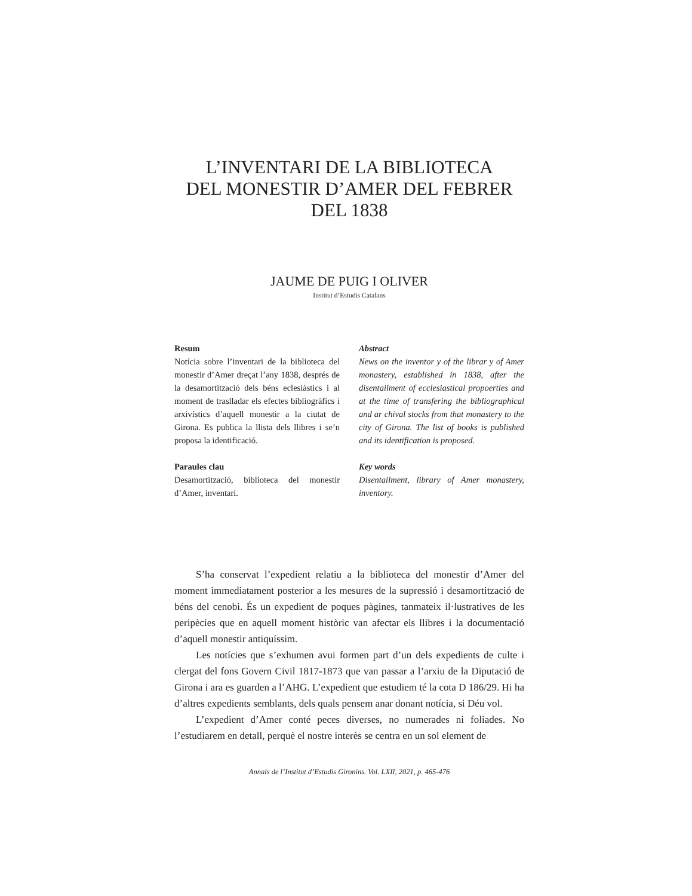L’INVENTARI DE LA BIBLIOTECA
DEL MONESTIR D’AMER DEL FEBRER
DEL 1838
JAUME DE PUIG I OLIVER
Institut d’Estudis Catalans
Resum
Notícia sobre l’inventari de la biblioteca del monestir d’Amer dreçat l’any 1838, després de la desamortització dels béns eclesiàstics i al moment de traslladar els efectes bibliogràfics i arxivístics d’aquell monestir a la ciutat de Girona. Es publica la llista dels llibres i se’n proposa la identificació.
Paraules clau
Desamortització, biblioteca del monestir d’Amer, inventari.
Abstract
News on the inventor y of the librar y of Amer monastery, established in 1838, after the disentailment of ecclesiastical propoerties and at the time of transfering the bibliographical and ar chival stocks from that monastery to the city of Girona. The list of books is published and its identification is proposed.
Key words
Disentailment, library of Amer monastery, inventory.
S’ha conservat l’expedient relatiu a la biblioteca del monestir d’Amer del moment immediatament posterior a les mesures de la supressió i desamortització de béns del cenobi. És un expedient de poques pàgines, tanmateix il·lustratives de les peripècies que en aquell moment històric van afectar els llibres i la documentació d’aquell monestir antiquíssim.
Les notícies que s’exhumen avui formen part d’un dels expedients de culte i clergat del fons Govern Civil 1817-1873 que van passar a l’arxiu de la Diputació de Girona i ara es guarden a l’AHG. L’expedient que estudiem té la cota D 186/29. Hi ha d’altres expedients semblants, dels quals pensem anar donant notícia, si Déu vol.
L’expedient d’Amer conté peces diverses, no numerades ni foliades. No l’estudiarem en detall, perquè el nostre interès se centra en un sol element de
Annals de l’Institut d’Estudis Gironins. Vol. LXII, 2021, p. 465-476